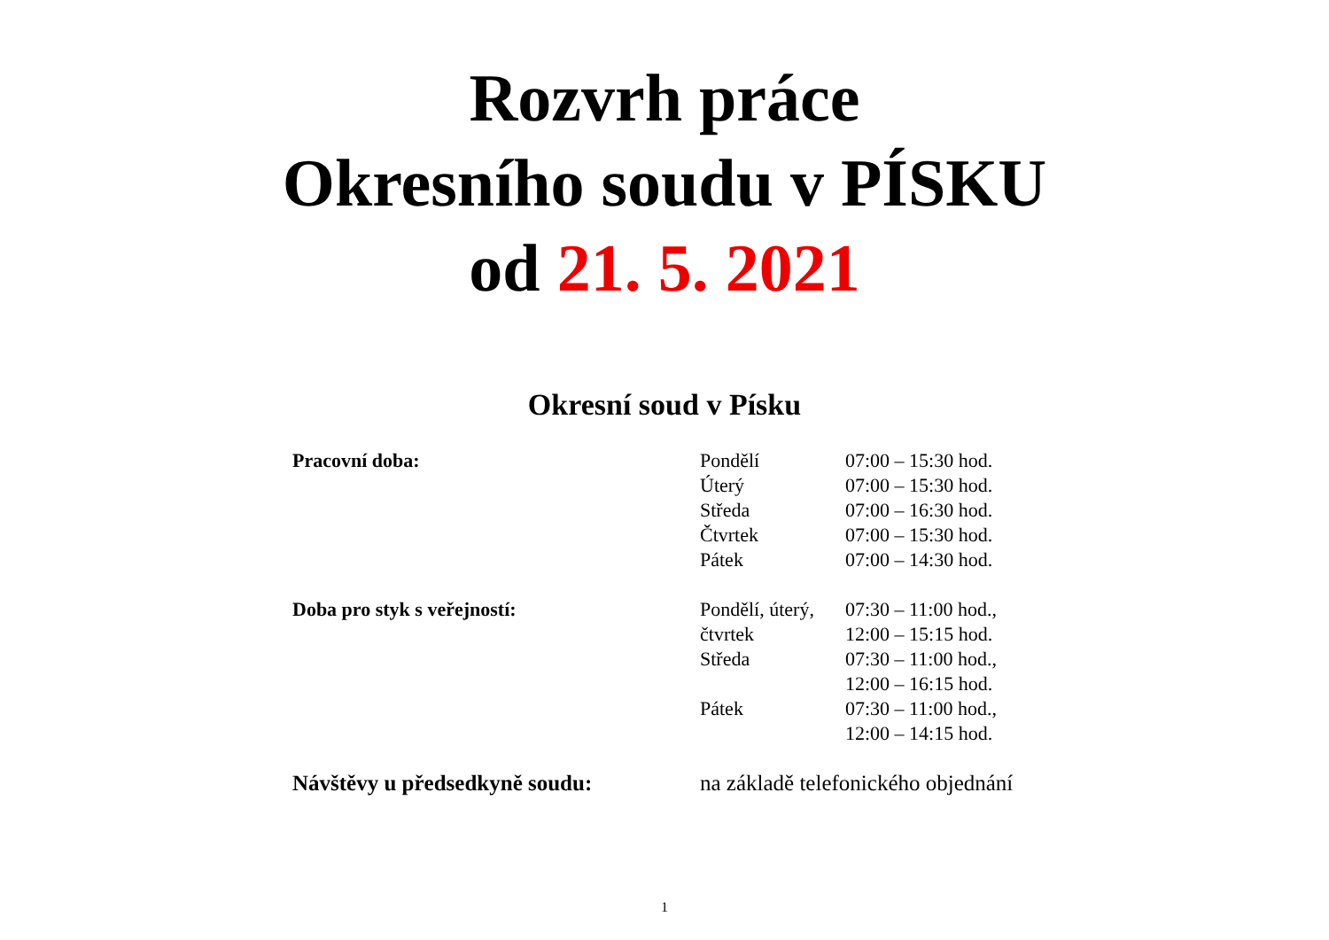Rozvrh práce
Okresního soudu v PÍSKU
od 21. 5. 2021
Okresní soud v Písku
| Pracovní doba: | Pondělí | 07:00 – 15:30 hod. |
| | Úterý | 07:00 – 15:30 hod. |
| | Středa | 07:00 – 16:30 hod. |
| | Čtvrtek | 07:00 – 15:30 hod. |
| | Pátek | 07:00 – 14:30 hod. |
| Doba pro styk s veřejností: | Pondělí, úterý, | 07:30 – 11:00 hod., |
| | čtvrtek | 12:00 – 15:15 hod. |
| | Středa | 07:30 – 11:00 hod., |
| | | 12:00 – 16:15 hod. |
| | Pátek | 07:30 – 11:00 hod., |
| | | 12:00 – 14:15 hod. |
| Návštěvy u předsedkyně soudu: | na základě telefonického objednání | |
1